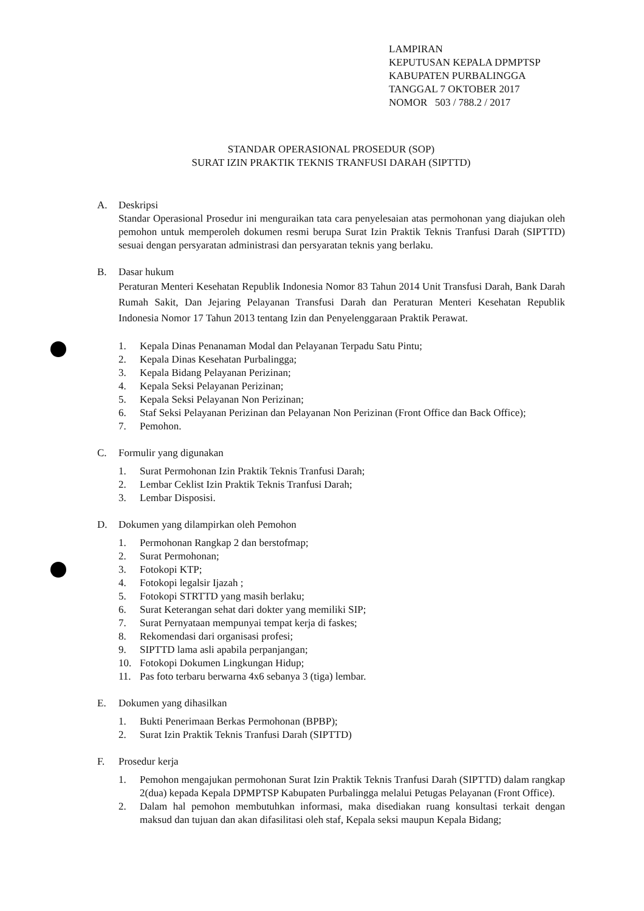LAMPIRAN
KEPUTUSAN KEPALA DPMPTSP
KABUPATEN PURBALINGGA
TANGGAL 7 OKTOBER 2017
NOMOR 503 / 788.2 / 2017
STANDAR OPERASIONAL PROSEDUR (SOP)
SURAT IZIN PRAKTIK TEKNIS TRANFUSI DARAH (SIPTTD)
A. Deskripsi
Standar Operasional Prosedur ini menguraikan tata cara penyelesaian atas permohonan yang diajukan oleh pemohon untuk memperoleh dokumen resmi berupa Surat Izin Praktik Teknis Tranfusi Darah (SIPTTD) sesuai dengan persyaratan administrasi dan persyaratan teknis yang berlaku.
B. Dasar hukum
Peraturan Menteri Kesehatan Republik Indonesia Nomor 83 Tahun 2014 Unit Transfusi Darah, Bank Darah Rumah Sakit, Dan Jejaring Pelayanan Transfusi Darah dan Peraturan Menteri Kesehatan Republik Indonesia Nomor 17 Tahun 2013 tentang Izin dan Penyelenggaraan Praktik Perawat.
1. Kepala Dinas Penanaman Modal dan Pelayanan Terpadu Satu Pintu;
2. Kepala Dinas Kesehatan Purbalingga;
3. Kepala Bidang Pelayanan Perizinan;
4. Kepala Seksi Pelayanan Perizinan;
5. Kepala Seksi Pelayanan Non Perizinan;
6. Staf Seksi Pelayanan Perizinan dan Pelayanan Non Perizinan (Front Office dan Back Office);
7. Pemohon.
C. Formulir yang digunakan
1. Surat Permohonan Izin Praktik Teknis Tranfusi Darah;
2. Lembar Ceklist Izin Praktik Teknis Tranfusi Darah;
3. Lembar Disposisi.
D. Dokumen yang dilampirkan oleh Pemohon
1. Permohonan Rangkap 2 dan berstofmap;
2. Surat Permohonan;
3. Fotokopi KTP;
4. Fotokopi legalsir Ijazah ;
5. Fotokopi STRTTD yang masih berlaku;
6. Surat Keterangan sehat dari dokter yang memiliki SIP;
7. Surat Pernyataan mempunyai tempat kerja di faskes;
8. Rekomendasi dari organisasi profesi;
9. SIPTTD lama asli apabila perpanjangan;
10. Fotokopi Dokumen Lingkungan Hidup;
11. Pas foto terbaru berwarna 4x6 sebanya 3 (tiga) lembar.
E. Dokumen yang dihasilkan
1. Bukti Penerimaan Berkas Permohonan (BPBP);
2. Surat Izin Praktik Teknis Tranfusi Darah (SIPTTD)
F. Prosedur kerja
1. Pemohon mengajukan permohonan Surat Izin Praktik Teknis Tranfusi Darah (SIPTTD) dalam rangkap 2(dua) kepada Kepala DPMPTSP Kabupaten Purbalingga melalui Petugas Pelayanan (Front Office).
2. Dalam hal pemohon membutuhkan informasi, maka disediakan ruang konsultasi terkait dengan maksud dan tujuan dan akan difasilitasi oleh staf, Kepala seksi maupun Kepala Bidang;